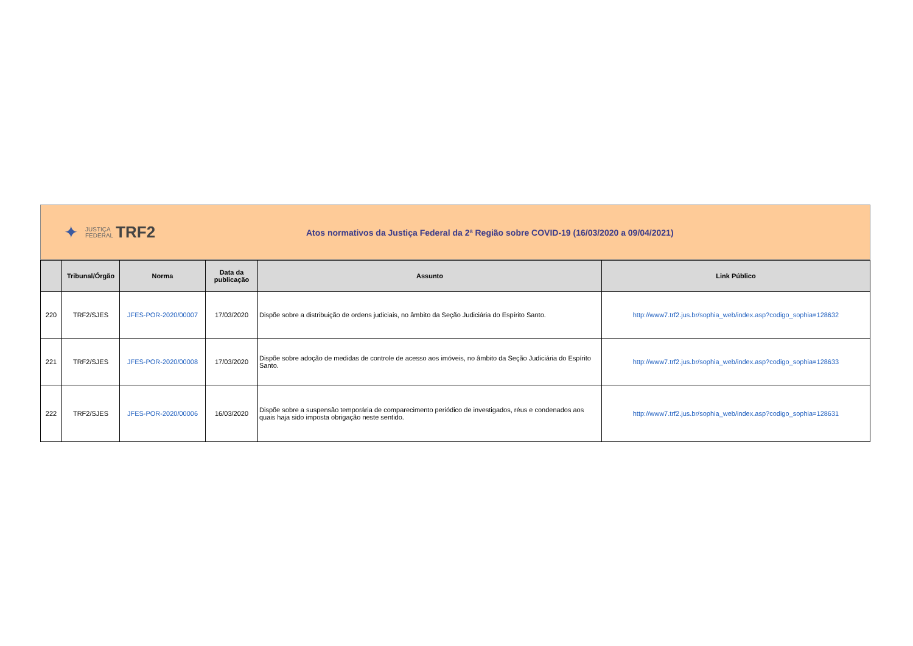✦ JUSTIÇA
FEDERAL TRF2
Atos normativos da Justiça Federal da 2ª Região sobre COVID-19 (16/03/2020 a 09/04/2021)
| | Tribunal/Órgão | Norma | Data da publicação | Assunto | Link Público |
| --- | --- | --- | --- | --- | --- |
| 220 | TRF2/SJES | JFES-POR-2020/00007 | 17/03/2020 | Dispõe sobre a distribuição de ordens judiciais, no âmbito da Seção Judiciária do Espírito Santo. | http://www7.trf2.jus.br/sophia_web/index.asp?codigo_sophia=128632 |
| 221 | TRF2/SJES | JFES-POR-2020/00008 | 17/03/2020 | Dispõe sobre adoção de medidas de controle de acesso aos imóveis, no âmbito da Seção Judiciária do Espírito Santo. | http://www7.trf2.jus.br/sophia_web/index.asp?codigo_sophia=128633 |
| 222 | TRF2/SJES | JFES-POR-2020/00006 | 16/03/2020 | Dispõe sobre a suspensão temporária de comparecimento periódico de investigados, réus e condenados aos quais haja sido imposta obrigação neste sentido. | http://www7.trf2.jus.br/sophia_web/index.asp?codigo_sophia=128631 |